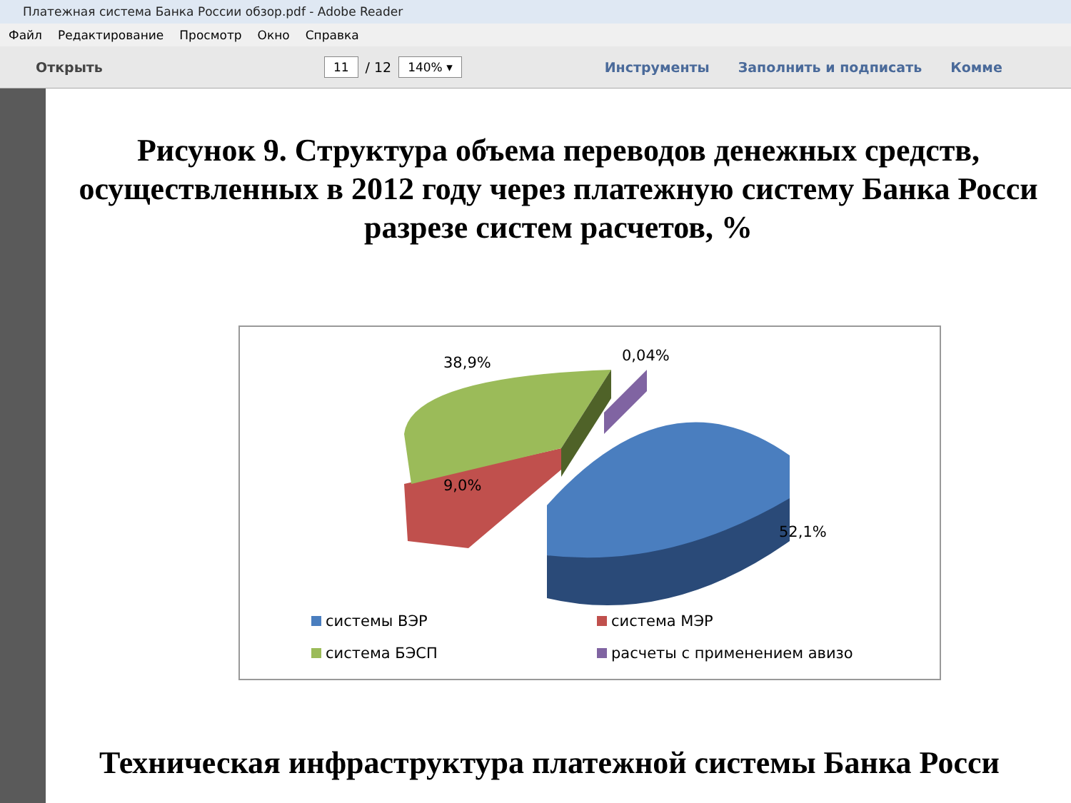Платежная система Банка России обзор.pdf - Adobe Reader
Файл Редактирование Просмотр Окно Справка
Открыть 11 / 12 140% ▾ Инструменты Заполнить и подписать Комме
Рисунок 9. Структура объема переводов денежных средств,
осуществленных в 2012 году через платежную систему Банка Росси
разрезе систем расчетов, %
38,9% 0,04%
9,0%
52,1%
системы ВЭР система МЭР
система БЭСП расчеты с применением авизо
Техническая инфраструктура платежной системы Банка Росси